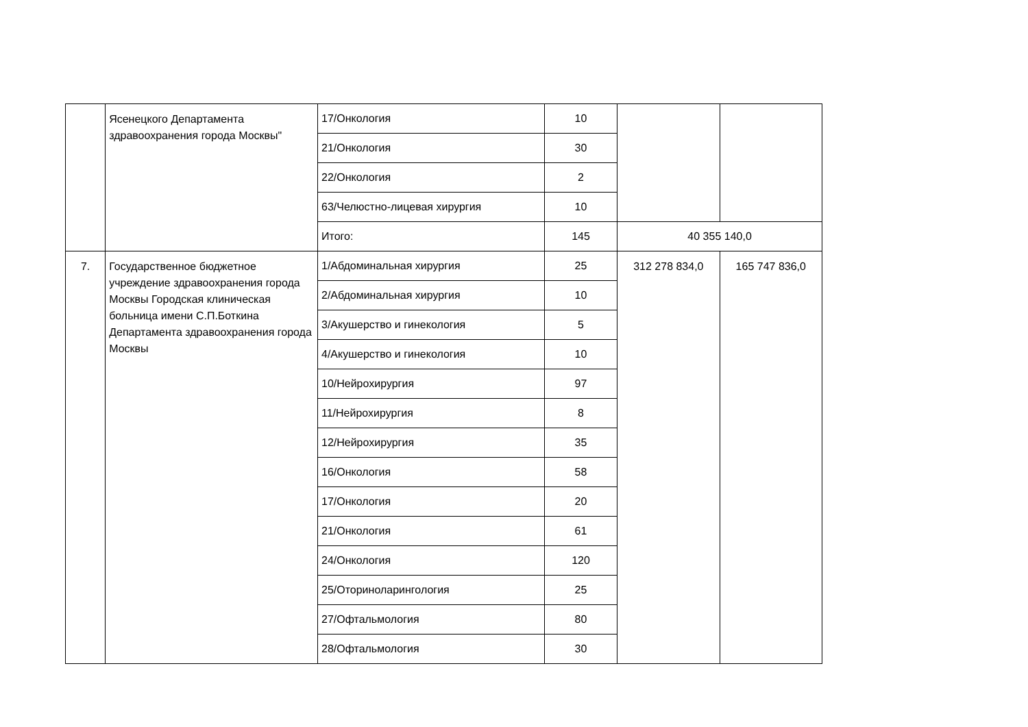| | Ясенецкого Департамента здравоохранения города Москвы" | 17/Онкология | 10 | | |
| | | 21/Онкология | 30 | | |
| | | 22/Онкология | 2 | | |
| | | 63/Челюстно-лицевая хирургия | 10 | | |
| | | Итого: | 145 | 40 355 140,0 | |
| 7. | Государственное бюджетное учреждение здравоохранения города Москвы Городская клиническая больница имени С.П.Боткина Департамента здравоохранения города Москвы | 1/Абдоминальная хирургия | 25 | 312 278 834,0 | 165 747 836,0 |
| | | 2/Абдоминальная хирургия | 10 | | |
| | | 3/Акушерство и гинекология | 5 | | |
| | | 4/Акушерство и гинекология | 10 | | |
| | | 10/Нейрохирургия | 97 | | |
| | | 11/Нейрохирургия | 8 | | |
| | | 12/Нейрохирургия | 35 | | |
| | | 16/Онкология | 58 | | |
| | | 17/Онкология | 20 | | |
| | | 21/Онкология | 61 | | |
| | | 24/Онкология | 120 | | |
| | | 25/Оториноларингология | 25 | | |
| | | 27/Офтальмология | 80 | | |
| | | 28/Офтальмология | 30 | | |